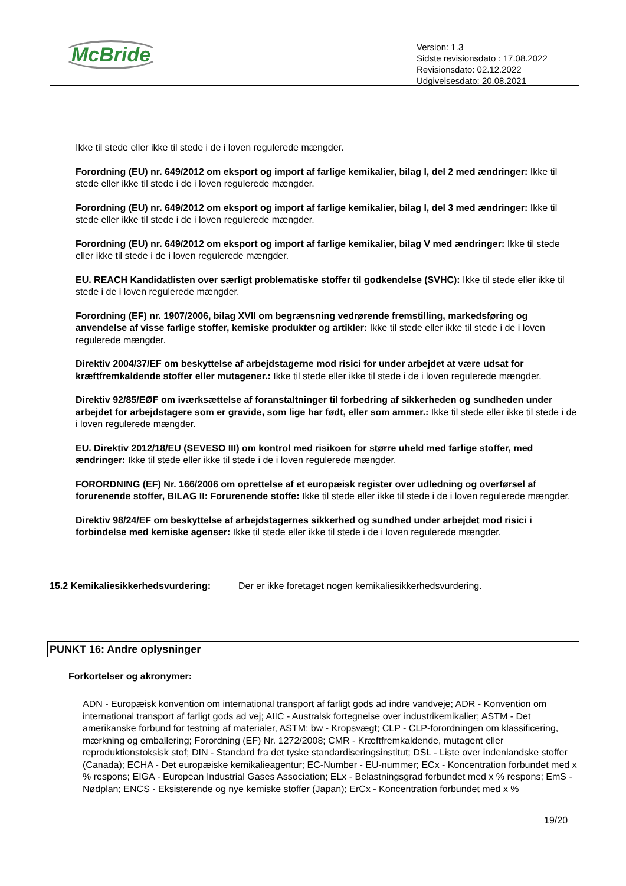McBride
Version: 1.3
Sidste revisionsdato : 17.08.2022
Revisionsdato: 02.12.2022
Udgivelsesdato: 20.08.2021
Ikke til stede eller ikke til stede i de i loven regulerede mængder.
Forordning (EU) nr. 649/2012 om eksport og import af farlige kemikalier, bilag I, del 2 med ændringer: Ikke til stede eller ikke til stede i de i loven regulerede mængder.
Forordning (EU) nr. 649/2012 om eksport og import af farlige kemikalier, bilag I, del 3 med ændringer: Ikke til stede eller ikke til stede i de i loven regulerede mængder.
Forordning (EU) nr. 649/2012 om eksport og import af farlige kemikalier, bilag V med ændringer: Ikke til stede eller ikke til stede i de i loven regulerede mængder.
EU. REACH Kandidatlisten over særligt problematiske stoffer til godkendelse (SVHC): Ikke til stede eller ikke til stede i de i loven regulerede mængder.
Forordning (EF) nr. 1907/2006, bilag XVII om begrænsning vedrørende fremstilling, markedsføring og anvendelse af visse farlige stoffer, kemiske produkter og artikler: Ikke til stede eller ikke til stede i de i loven regulerede mængder.
Direktiv 2004/37/EF om beskyttelse af arbejdstagerne mod risici for under arbejdet at være udsat for kræftfremkaldende stoffer eller mutagener.: Ikke til stede eller ikke til stede i de i loven regulerede mængder.
Direktiv 92/85/EØF om iværksættelse af foranstaltninger til forbedring af sikkerheden og sundheden under arbejdet for arbejdstagere som er gravide, som lige har født, eller som ammer.: Ikke til stede eller ikke til stede i de i loven regulerede mængder.
EU. Direktiv 2012/18/EU (SEVESO III) om kontrol med risikoen for større uheld med farlige stoffer, med ændringer: Ikke til stede eller ikke til stede i de i loven regulerede mængder.
FORORDNING (EF) Nr. 166/2006 om oprettelse af et europæisk register over udledning og overførsel af forurenende stoffer, BILAG II: Forurenende stoffe: Ikke til stede eller ikke til stede i de i loven regulerede mængder.
Direktiv 98/24/EF om beskyttelse af arbejdstagernes sikkerhed og sundhed under arbejdet mod risici i forbindelse med kemiske agenser: Ikke til stede eller ikke til stede i de i loven regulerede mængder.
15.2 Kemikaliesikkerhedsvurdering:
Der er ikke foretaget nogen kemikaliesikkerhedsvurdering.
PUNKT 16: Andre oplysninger
Forkortelser og akronymer:
ADN - Europæisk konvention om international transport af farligt gods ad indre vandveje; ADR - Konvention om international transport af farligt gods ad vej; AIIC - Australsk fortegnelse over industrikemikalier; ASTM - Det amerikanske forbund for testning af materialer, ASTM; bw - Kropsvægt; CLP - CLP-forordningen om klassificering, mærkning og emballering; Forordning (EF) Nr. 1272/2008; CMR - Kræftfremkaldende, mutagent eller reproduktionstoksisk stof; DIN - Standard fra det tyske standardiseringsinstitut; DSL - Liste over indenlandske stoffer (Canada); ECHA - Det europæiske kemikalieagentur; EC-Number - EU-nummer; ECx - Koncentration forbundet med x % respons; EIGA - European Industrial Gases Association; ELx - Belastningsgrad forbundet med x % respons; EmS - Nødplan; ENCS - Eksisterende og nye kemiske stoffer (Japan); ErCx - Koncentration forbundet med x %
19/20